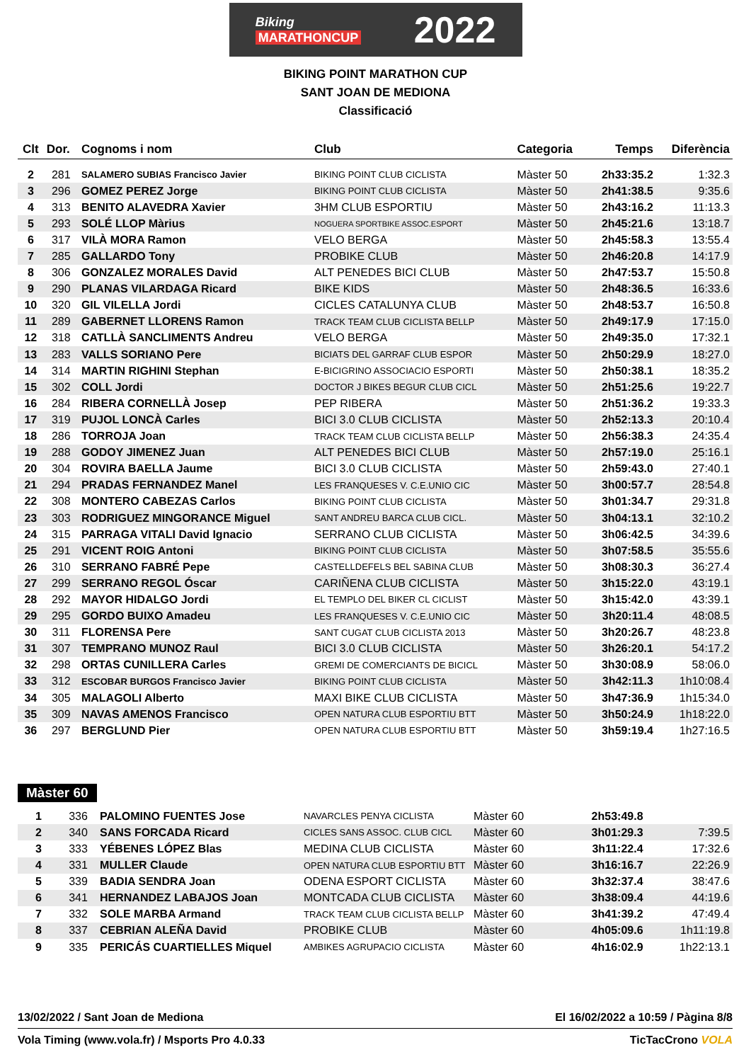Biking
MARATHONCUP
2022
BIKING POINT MARATHON CUP
SANT JOAN DE MEDIONA
Classificació
| Clt | Dor. | Cognoms i nom | Club | Categoria | Temps | Diferència |
| --- | --- | --- | --- | --- | --- | --- |
| 2 | 281 | SALAMERO SUBIAS Francisco Javier | BIKING POINT CLUB CICLISTA | Màster 50 | 2h33:35.2 | 1:32.3 |
| 3 | 296 | GOMEZ PEREZ Jorge | BIKING POINT CLUB CICLISTA | Màster 50 | 2h41:38.5 | 9:35.6 |
| 4 | 313 | BENITO ALAVEDRA Xavier | 3HM CLUB ESPORTIU | Màster 50 | 2h43:16.2 | 11:13.3 |
| 5 | 293 | SOLÉ LLOP Màrius | NOGUERA SPORTBIKE ASSOC.ESPORT | Màster 50 | 2h45:21.6 | 13:18.7 |
| 6 | 317 | VILÀ MORA Ramon | VELO BERGA | Màster 50 | 2h45:58.3 | 13:55.4 |
| 7 | 285 | GALLARDO Tony | PROBIKE CLUB | Màster 50 | 2h46:20.8 | 14:17.9 |
| 8 | 306 | GONZALEZ MORALES David | ALT PENEDES BICI CLUB | Màster 50 | 2h47:53.7 | 15:50.8 |
| 9 | 290 | PLANAS VILARDAGA Ricard | BIKE KIDS | Màster 50 | 2h48:36.5 | 16:33.6 |
| 10 | 320 | GIL VILELLA Jordi | CICLES CATALUNYA CLUB | Màster 50 | 2h48:53.7 | 16:50.8 |
| 11 | 289 | GABERNET LLORENS Ramon | TRACK TEAM CLUB CICLISTA BELLP | Màster 50 | 2h49:17.9 | 17:15.0 |
| 12 | 318 | CATLLÀ SANCLIMENTS Andreu | VELO BERGA | Màster 50 | 2h49:35.0 | 17:32.1 |
| 13 | 283 | VALLS SORIANO Pere | BICIATS DEL GARRAF CLUB ESPOR | Màster 50 | 2h50:29.9 | 18:27.0 |
| 14 | 314 | MARTIN RIGHINI Stephan | E-BICIGRINO ASSOCIACIO ESPORTI | Màster 50 | 2h50:38.1 | 18:35.2 |
| 15 | 302 | COLL Jordi | DOCTOR J BIKES BEGUR CLUB CICL | Màster 50 | 2h51:25.6 | 19:22.7 |
| 16 | 284 | RIBERA CORNELLÀ Josep | PEP RIBERA | Màster 50 | 2h51:36.2 | 19:33.3 |
| 17 | 319 | PUJOL LONCÀ Carles | BICI 3.0 CLUB CICLISTA | Màster 50 | 2h52:13.3 | 20:10.4 |
| 18 | 286 | TORROJA Joan | TRACK TEAM CLUB CICLISTA BELLP | Màster 50 | 2h56:38.3 | 24:35.4 |
| 19 | 288 | GODOY JIMENEZ Juan | ALT PENEDES BICI CLUB | Màster 50 | 2h57:19.0 | 25:16.1 |
| 20 | 304 | ROVIRA BAELLA Jaume | BICI 3.0 CLUB CICLISTA | Màster 50 | 2h59:43.0 | 27:40.1 |
| 21 | 294 | PRADAS FERNANDEZ Manel | LES FRANQUESES V. C.E.UNIO CIC | Màster 50 | 3h00:57.7 | 28:54.8 |
| 22 | 308 | MONTERO CABEZAS Carlos | BIKING POINT CLUB CICLISTA | Màster 50 | 3h01:34.7 | 29:31.8 |
| 23 | 303 | RODRIGUEZ MINGORANCE Miguel | SANT ANDREU BARCA CLUB CICL. | Màster 50 | 3h04:13.1 | 32:10.2 |
| 24 | 315 | PARRAGA VITALI David Ignacio | SERRANO CLUB CICLISTA | Màster 50 | 3h06:42.5 | 34:39.6 |
| 25 | 291 | VICENT ROIG Antoni | BIKING POINT CLUB CICLISTA | Màster 50 | 3h07:58.5 | 35:55.6 |
| 26 | 310 | SERRANO FABRÉ Pepe | CASTELLDEFELS BEL SABINA CLUB | Màster 50 | 3h08:30.3 | 36:27.4 |
| 27 | 299 | SERRANO REGOL Óscar | CARIÑENA CLUB CICLISTA | Màster 50 | 3h15:22.0 | 43:19.1 |
| 28 | 292 | MAYOR HIDALGO Jordi | EL TEMPLO DEL BIKER CL CICLIST | Màster 50 | 3h15:42.0 | 43:39.1 |
| 29 | 295 | GORDO BUIXO Amadeu | LES FRANQUESES V. C.E.UNIO CIC | Màster 50 | 3h20:11.4 | 48:08.5 |
| 30 | 311 | FLORENSA Pere | SANT CUGAT CLUB CICLISTA 2013 | Màster 50 | 3h20:26.7 | 48:23.8 |
| 31 | 307 | TEMPRANO MUNOZ Raul | BICI 3.0 CLUB CICLISTA | Màster 50 | 3h26:20.1 | 54:17.2 |
| 32 | 298 | ORTAS CUNILLERA Carles | GREMI DE COMERCIANTS DE BICICL | Màster 50 | 3h30:08.9 | 58:06.0 |
| 33 | 312 | ESCOBAR BURGOS Francisco Javier | BIKING POINT CLUB CICLISTA | Màster 50 | 3h42:11.3 | 1h10:08.4 |
| 34 | 305 | MALAGOLI Alberto | MAXI BIKE CLUB CICLISTA | Màster 50 | 3h47:36.9 | 1h15:34.0 |
| 35 | 309 | NAVAS AMENOS Francisco | OPEN NATURA CLUB ESPORTIU BTT | Màster 50 | 3h50:24.9 | 1h18:22.0 |
| 36 | 297 | BERGLUND Pier | OPEN NATURA CLUB ESPORTIU BTT | Màster 50 | 3h59:19.4 | 1h27:16.5 |
Màster 60
| 1 | 336 | PALOMINO FUENTES Jose | NAVARCLES PENYA CICLISTA | Màster 60 | 2h53:49.8 | |
| 2 | 340 | SANS FORCADA Ricard | CICLES SANS ASSOC. CLUB CICL | Màster 60 | 3h01:29.3 | 7:39.5 |
| 3 | 333 | YÉBENES LÓPEZ Blas | MEDINA CLUB CICLISTA | Màster 60 | 3h11:22.4 | 17:32.6 |
| 4 | 331 | MULLER Claude | OPEN NATURA CLUB ESPORTIU BTT | Màster 60 | 3h16:16.7 | 22:26.9 |
| 5 | 339 | BADIA SENDRA Joan | ODENA ESPORT CICLISTA | Màster 60 | 3h32:37.4 | 38:47.6 |
| 6 | 341 | HERNANDEZ LABAJOS Joan | MONTCADA CLUB CICLISTA | Màster 60 | 3h38:09.4 | 44:19.6 |
| 7 | 332 | SOLE MARBA Armand | TRACK TEAM CLUB CICLISTA BELLP | Màster 60 | 3h41:39.2 | 47:49.4 |
| 8 | 337 | CEBRIAN ALEÑA David | PROBIKE CLUB | Màster 60 | 4h05:09.6 | 1h11:19.8 |
| 9 | 335 | PERICÁS CUARTIELLES Miquel | AMBIKES AGRUPACIO CICLISTA | Màster 60 | 4h16:02.9 | 1h22:13.1 |
13/02/2022 / Sant Joan de Mediona El 16/02/2022 a 10:59 / Pàgina 8/8
Vola Timing (www.vola.fr) / Msports Pro 4.0.33 TicTacCrono VOLA